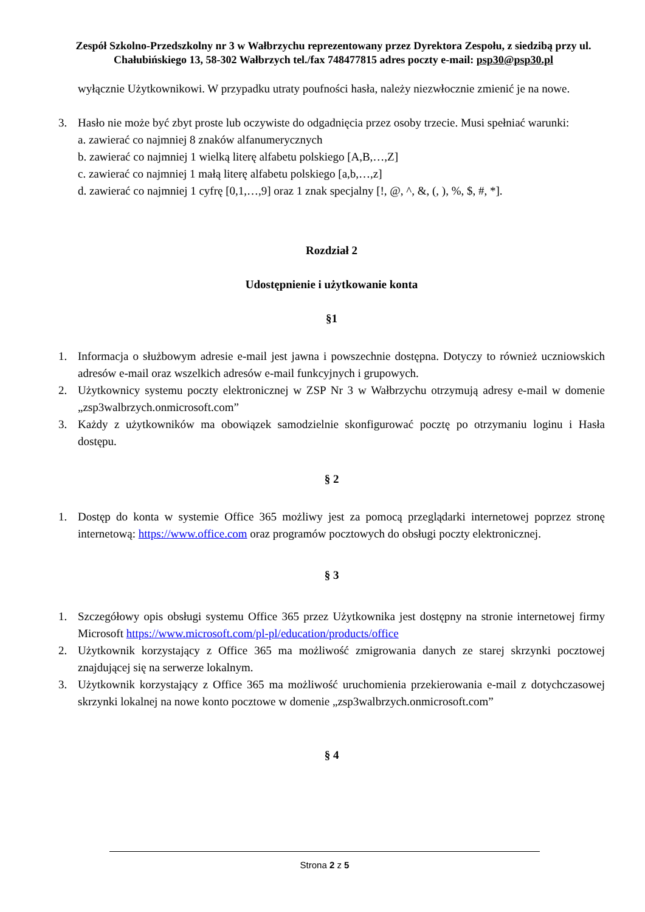Zespół Szkolno-Przedszkolny nr 3 w Wałbrzychu reprezentowany przez Dyrektora Zespołu, z siedzibą przy ul. Chałubińskiego 13, 58-302 Wałbrzych tel./fax 748477815 adres poczty e-mail: psp30@psp30.pl
wyłącznie Użytkownikowi. W przypadku utraty poufności hasła, należy niezwłocznie zmienić je na nowe.
3. Hasło nie może być zbyt proste lub oczywiste do odgadnięcia przez osoby trzecie. Musi spełniać warunki:
a. zawierać co najmniej 8 znaków alfanumerycznych
b. zawierać co najmniej 1 wielką literę alfabetu polskiego [A,B,…,Z]
c. zawierać co najmniej 1 małą literę alfabetu polskiego [a,b,…,z]
d. zawierać co najmniej 1 cyfrę [0,1,…,9] oraz 1 znak specjalny [!, @, ^, &, (, ), %, $, #, *].
Rozdział 2
Udostępnienie i użytkowanie konta
§1
1. Informacja o służbowym adresie e-mail jest jawna i powszechnie dostępna. Dotyczy to również uczniowskich adresów e-mail oraz wszelkich adresów e-mail funkcyjnych i grupowych.
2. Użytkownicy systemu poczty elektronicznej w ZSP Nr 3 w Wałbrzychu otrzymują adresy e-mail w domenie „zsp3walbrzych.onmicrosoft.com”
3. Każdy z użytkowników ma obowiązek samodzielnie skonfigurować pocztę po otrzymaniu loginu i Hasła dostępu.
§ 2
1. Dostęp do konta w systemie Office 365 możliwy jest za pomocą przeglądarki internetowej poprzez stronę internetową: https://www.office.com oraz programów pocztowych do obsługi poczty elektronicznej.
§ 3
1. Szczegółowy opis obsługi systemu Office 365 przez Użytkownika jest dostępny na stronie internetowej firmy Microsoft https://www.microsoft.com/pl-pl/education/products/office
2. Użytkownik korzystający z Office 365 ma możliwość zmigrowania danych ze starej skrzynki pocztowej znajdującej się na serwerze lokalnym.
3. Użytkownik korzystający z Office 365 ma możliwość uruchomienia przekierowania e-mail z dotychczasowej skrzynki lokalnej na nowe konto pocztowe w domenie „zsp3walbrzych.onmicrosoft.com”
§ 4
Strona 2 z 5